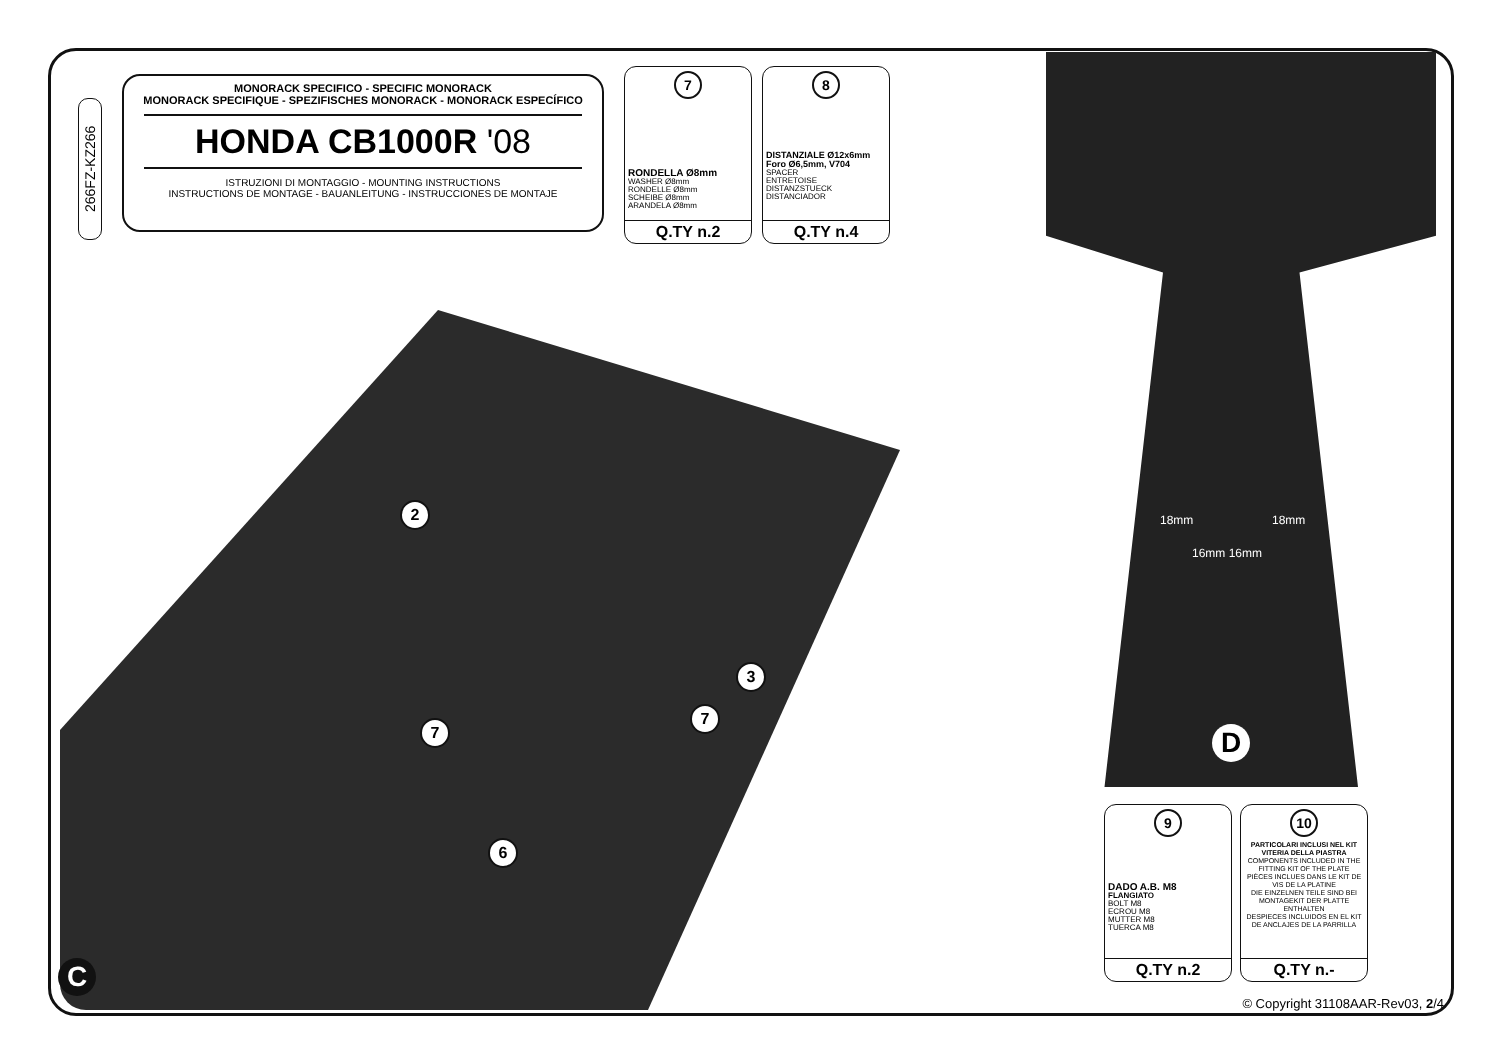266FZ-KZ266
MONORACK SPECIFICO - SPECIFIC MONORACK
MONORACK SPECIFIQUE - SPEZIFISCHES MONORACK - MONORACK ESPECÍFICO
HONDA CB1000R '08
ISTRUZIONI DI MONTAGGIO - MOUNTING INSTRUCTIONS
INSTRUCTIONS DE MONTAGE - BAUANLEITUNG - INSTRUCCIONES DE MONTAJE
7
RONDELLA Ø8mm
WASHER Ø8mm
RONDELLE Ø8mm
SCHEIBE Ø8mm
ARANDELA Ø8mm
Q.TY n.2
8
DISTANZIALE Ø12x6mm
Foro Ø6,5mm, V704
SPACER
ENTRETOISE
DISTANZSTUECK
DISTANCIADOR
Q.TY n.4
2
3
7
7
6
C
18mm 18mm
16mm 16mm
D
9
DADO A.B. M8
FLANGIATO
BOLT M8
ECROU M8
MUTTER M8
TUERCA M8
Q.TY n.2
10
PARTICOLARI INCLUSI NEL KIT VITERIA DELLA PIASTRA
COMPONENTS INCLUDED IN THE FITTING KIT OF THE PLATE
PIÈCES INCLUES DANS LE KIT DE VIS DE LA PLATINE
DIE EINZELNEN TEILE SIND BEI MONTAGEKIT DER PLATTE ENTHALTEN
DESPIECES INCLUIDOS EN EL KIT DE ANCLAJES DE LA PARRILLA
Q.TY n.-
© Copyright 31108AAR-Rev03, 2/4